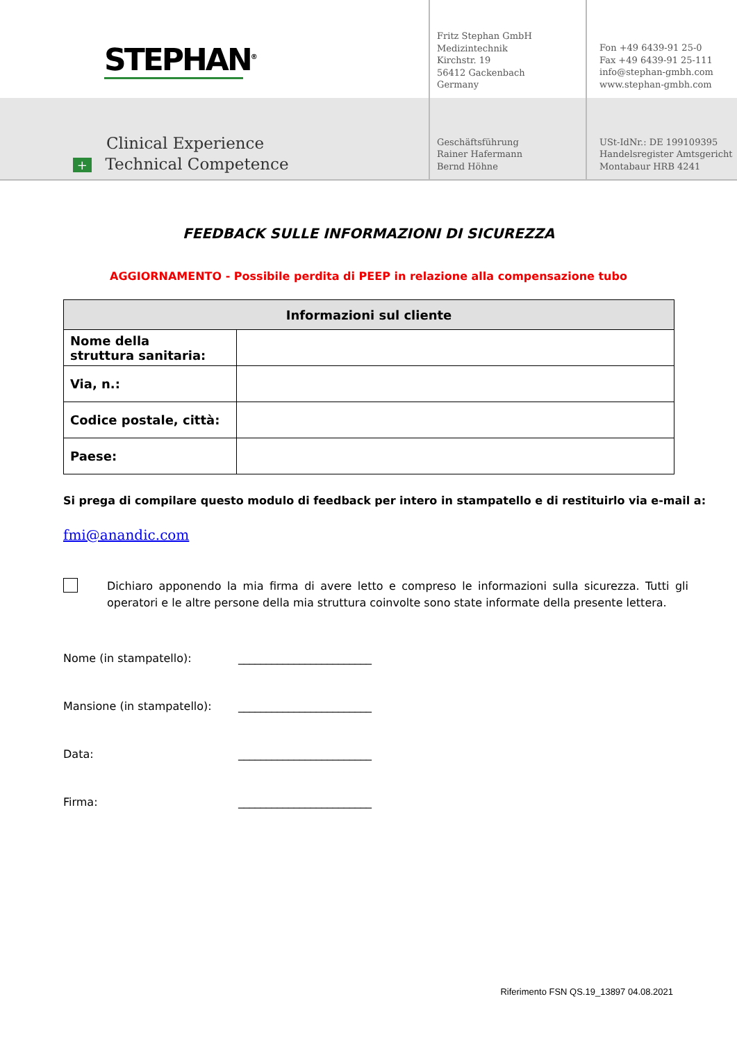STEPHAN<sup>®</sup>
Fritz Stephan GmbH
Medizintechnik
Kirchstr. 19
56412 Gackenbach
Germany
Fon +49 6439-91 25-0
Fax +49 6439-91 25-111
info@stephan-gmbh.com
www.stephan-gmbh.com
Clinical Experience
+ Technical Competence
Geschäftsführung
Rainer Hafermann
Bernd Höhne
USt-IdNr.: DE 199109395
Handelsregister Amtsgericht
Montabaur HRB 4241
FEEDBACK SULLE INFORMAZIONI DI SICUREZZA
AGGIORNAMENTO - Possibile perdita di PEEP in relazione alla compensazione tubo
| Informazioni sul cliente | |
| --- | --- |
| Nome della struttura sanitaria: | |
| Via, n.: | |
| Codice postale, città: | |
| Paese: | |
Si prega di compilare questo modulo di feedback per intero in stampatello e di restituirlo via e-mail a:
fmi@anandic.com
Dichiaro apponendo la mia firma di avere letto e compreso le informazioni sulla sicurezza. Tutti gli operatori e le altre persone della mia struttura coinvolte sono state informate della presente lettera.
Nome (in stampatello): ________________________
Mansione (in stampatello): ________________________
Data: ________________________
Firma: ________________________
Riferimento FSN QS.19_13897 04.08.2021